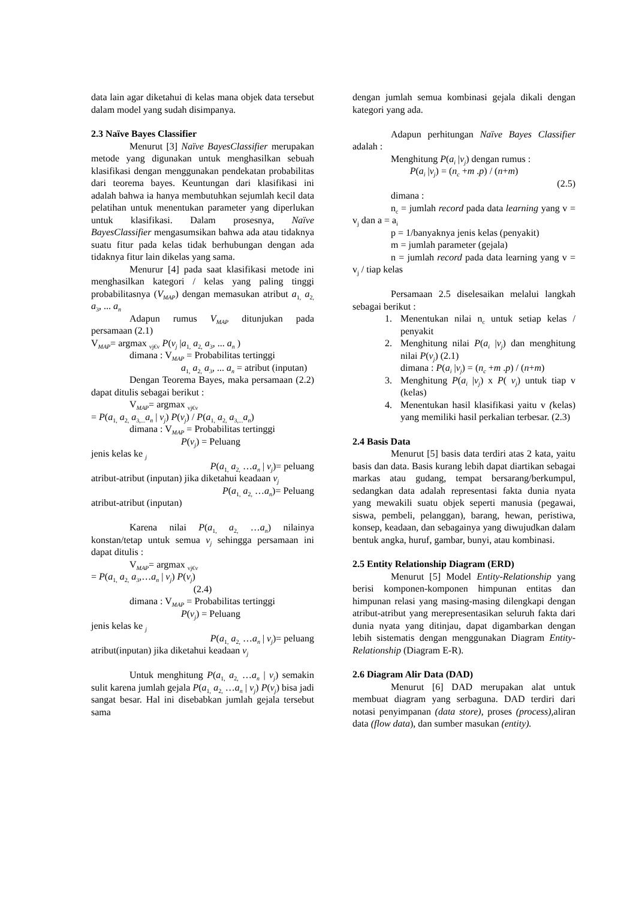data lain agar diketahui di kelas mana objek data tersebut dalam model yang sudah disimpanya.
2.3 Naïve Bayes Classifier
Menurut [3] Naïve BayesClassifier merupakan metode yang digunakan untuk menghasilkan sebuah klasifikasi dengan menggunakan pendekatan probabilitas dari teorema bayes. Keuntungan dari klasifikasi ini adalah bahwa ia hanya membutuhkan sejumlah kecil data pelatihan untuk menentukan parameter yang diperlukan untuk klasifikasi. Dalam prosesnya, Naïve BayesClassifier mengasumsikan bahwa ada atau tidaknya suatu fitur pada kelas tidak berhubungan dengan ada tidaknya fitur lain dikelas yang sama.
Menurur [4] pada saat klasifikasi metode ini menghasilkan kategori / kelas yang paling tinggi probabilitasnya (V<sub>MAP</sub>) dengan memasukan atribut a<sub>1,</sub> a<sub>2,</sub> a<sub>3</sub>, ... a<sub>n</sub>
Adapun rumus V<sub>MAP</sub> ditunjukan pada persamaan (2.1)
V<sub>MAP</sub>= argmax <sub>vj€v</sub> P(v<sub>j</sub> |a<sub>1,</sub> a<sub>2,</sub> a<sub>3</sub>, ... a<sub>n</sub> )
dimana : V<sub>MAP</sub> = Probabilitas tertinggi
a<sub>1,</sub> a<sub>2,</sub> a<sub>3</sub>, ... a<sub>n</sub> = atribut (inputan)
Dengan Teorema Bayes, maka persamaan (2.2) dapat ditulis sebagai berikut :
V<sub>MAP</sub>= argmax <sub>vj€v</sub>
= P(a<sub>1,</sub> a<sub>2,</sub> a<sub>3,...</sub>a<sub>n</sub> | v<sub>j</sub>) P(v<sub>j</sub>) / P(a<sub>1,</sub> a<sub>2,</sub> a<sub>3,...</sub>a<sub>n</sub>)
dimana : V<sub>MAP</sub> = Probabilitas tertinggi
P(v<sub>j</sub>) = Peluang
jenis kelas ke <sub>j</sub>
P(a<sub>1,</sub> a<sub>2,</sub> …a<sub>n</sub> | v<sub>j</sub>)= peluang
atribut-atribut (inputan) jika diketahui keadaan v<sub>j</sub>
P(a<sub>1,</sub> a<sub>2,</sub> …a<sub>n</sub>)= Peluang
atribut-atribut (inputan)
Karena nilai P(a<sub>1,</sub> a<sub>2,</sub> …a<sub>n</sub>) nilainya konstan/tetap untuk semua v<sub>j</sub> sehingga persamaan ini dapat ditulis :
V<sub>MAP</sub>= argmax <sub>vj€v</sub>
= P(a<sub>1,</sub> a<sub>2,</sub> a<sub>3</sub>,…a<sub>n</sub> | v<sub>j</sub>) P(v<sub>j</sub>)
(2.4)
dimana : V<sub>MAP</sub> = Probabilitas tertinggi
P(v<sub>j</sub>) = Peluang
jenis kelas ke <sub>j</sub>
P(a<sub>1,</sub> a<sub>2,</sub> …a<sub>n</sub> | v<sub>j</sub>)= peluang
atribut(inputan) jika diketahui keadaan v<sub>j</sub>
Untuk menghitung P(a<sub>1,</sub> a<sub>2,</sub> …a<sub>n</sub> | v<sub>j</sub>) semakin sulit karena jumlah gejala P(a<sub>1,</sub> a<sub>2,</sub> …a<sub>n</sub> | v<sub>j</sub>) P(v<sub>j</sub>) bisa jadi sangat besar. Hal ini disebabkan jumlah gejala tersebut sama
dengan jumlah semua kombinasi gejala dikali dengan kategori yang ada.
Adapun perhitungan Naïve Bayes Classifier adalah :
Menghitung P(a<sub>i</sub> |v<sub>j</sub>) dengan rumus :
P(a<sub>i</sub> |v<sub>j</sub>) = (n<sub>c</sub> +m .p) / (n+m)
(2.5)
dimana :
n<sub>c</sub> = jumlah record pada data learning yang v = v<sub>j</sub> dan a = a<sub>i</sub>
p = 1/banyaknya jenis kelas (penyakit)
m = jumlah parameter (gejala)
n = jumlah record pada data learning yang v = v<sub>j</sub> / tiap kelas
Persamaan 2.5 diselesaikan melalui langkah sebagai berikut :
1. Menentukan nilai n<sub>c</sub> untuk setiap kelas / penyakit
2. Menghitung nilai P(a<sub>i</sub> |v<sub>j</sub>) dan menghitung nilai P(v<sub>j</sub>) (2.1)
dimana : P(a<sub>i</sub> |v<sub>j</sub>) = (n<sub>c</sub> +m .p) / (n+m)
3. Menghitung P(a<sub>i</sub> |v<sub>j</sub>) x P( v<sub>j</sub>) untuk tiap v (kelas)
4. Menentukan hasil klasifikasi yaitu v (kelas) yang memiliki hasil perkalian terbesar. (2.3)
2.4 Basis Data
Menurut [5] basis data terdiri atas 2 kata, yaitu basis dan data. Basis kurang lebih dapat diartikan sebagai markas atau gudang, tempat bersarang/berkumpul, sedangkan data adalah representasi fakta dunia nyata yang mewakili suatu objek seperti manusia (pegawai, siswa, pembeli, pelanggan), barang, hewan, peristiwa, konsep, keadaan, dan sebagainya yang diwujudkan dalam bentuk angka, huruf, gambar, bunyi, atau kombinasi.
2.5 Entity Relationship Diagram (ERD)
Menurut [5] Model Entity-Relationship yang berisi komponen-komponen himpunan entitas dan himpunan relasi yang masing-masing dilengkapi dengan atribut-atribut yang merepresentasikan seluruh fakta dari dunia nyata yang ditinjau, dapat digambarkan dengan lebih sistematis dengan menggunakan Diagram Entity-Relationship (Diagram E-R).
2.6 Diagram Alir Data (DAD)
Menurut [6] DAD merupakan alat untuk membuat diagram yang serbaguna. DAD terdiri dari notasi penyimpanan (data store), proses (process), aliran data (flow data), dan sumber masukan (entity).